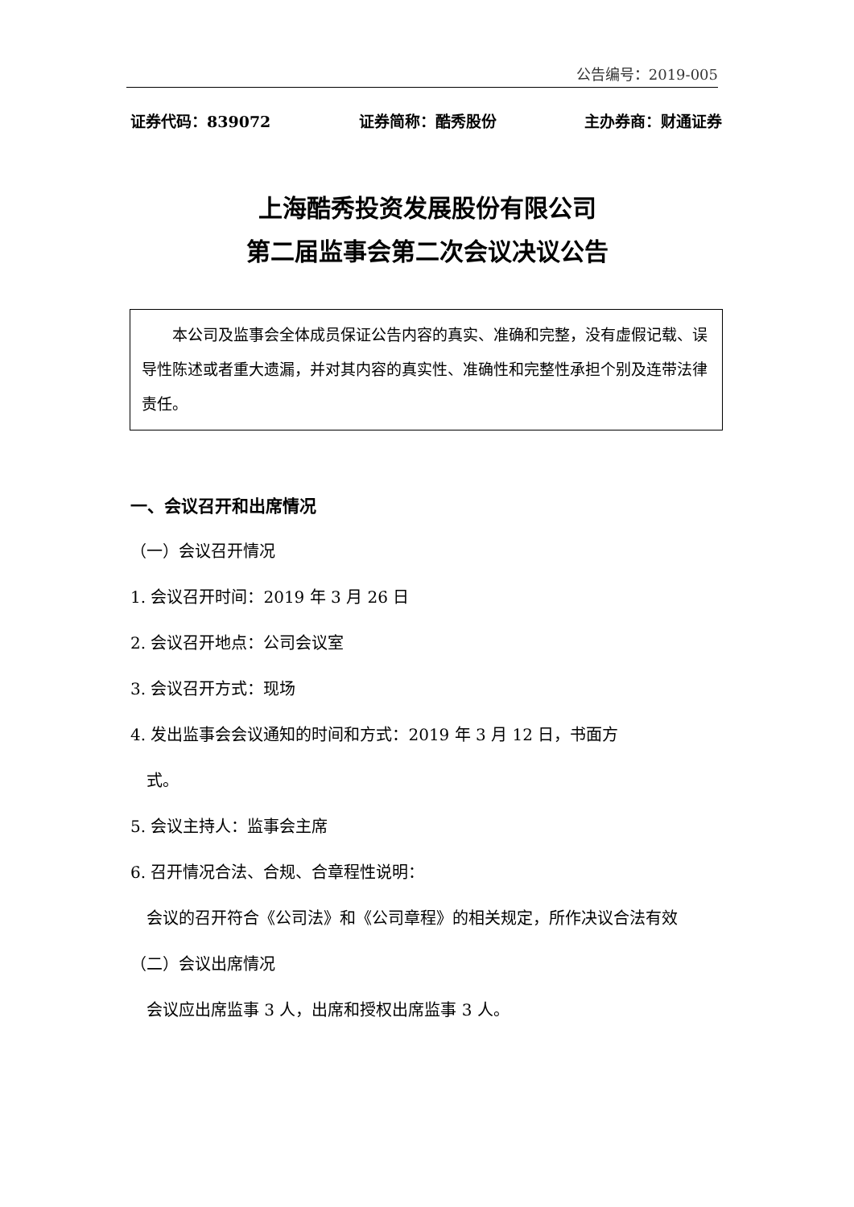公告编号：2019-005
证券代码：839072 证券简称：酷秀股份 主办券商：财通证券
上海酷秀投资发展股份有限公司
第二届监事会第二次会议决议公告
  本公司及监事会全体成员保证公告内容的真实、准确和完整，没有虚假记载、误导性陈述或者重大遗漏，并对其内容的真实性、准确性和完整性承担个别及连带法律责任。
一、会议召开和出席情况
（一）会议召开情况
1. 会议召开时间：2019 年 3 月 26 日
2. 会议召开地点：公司会议室
3. 会议召开方式：现场
4. 发出监事会会议通知的时间和方式：2019 年 3 月 12 日，书面方
 式。
5. 会议主持人：监事会主席
6. 召开情况合法、合规、合章程性说明：
 会议的召开符合《公司法》和《公司章程》的相关规定，所作决议合法有效
（二）会议出席情况
 会议应出席监事 3 人，出席和授权出席监事 3 人。